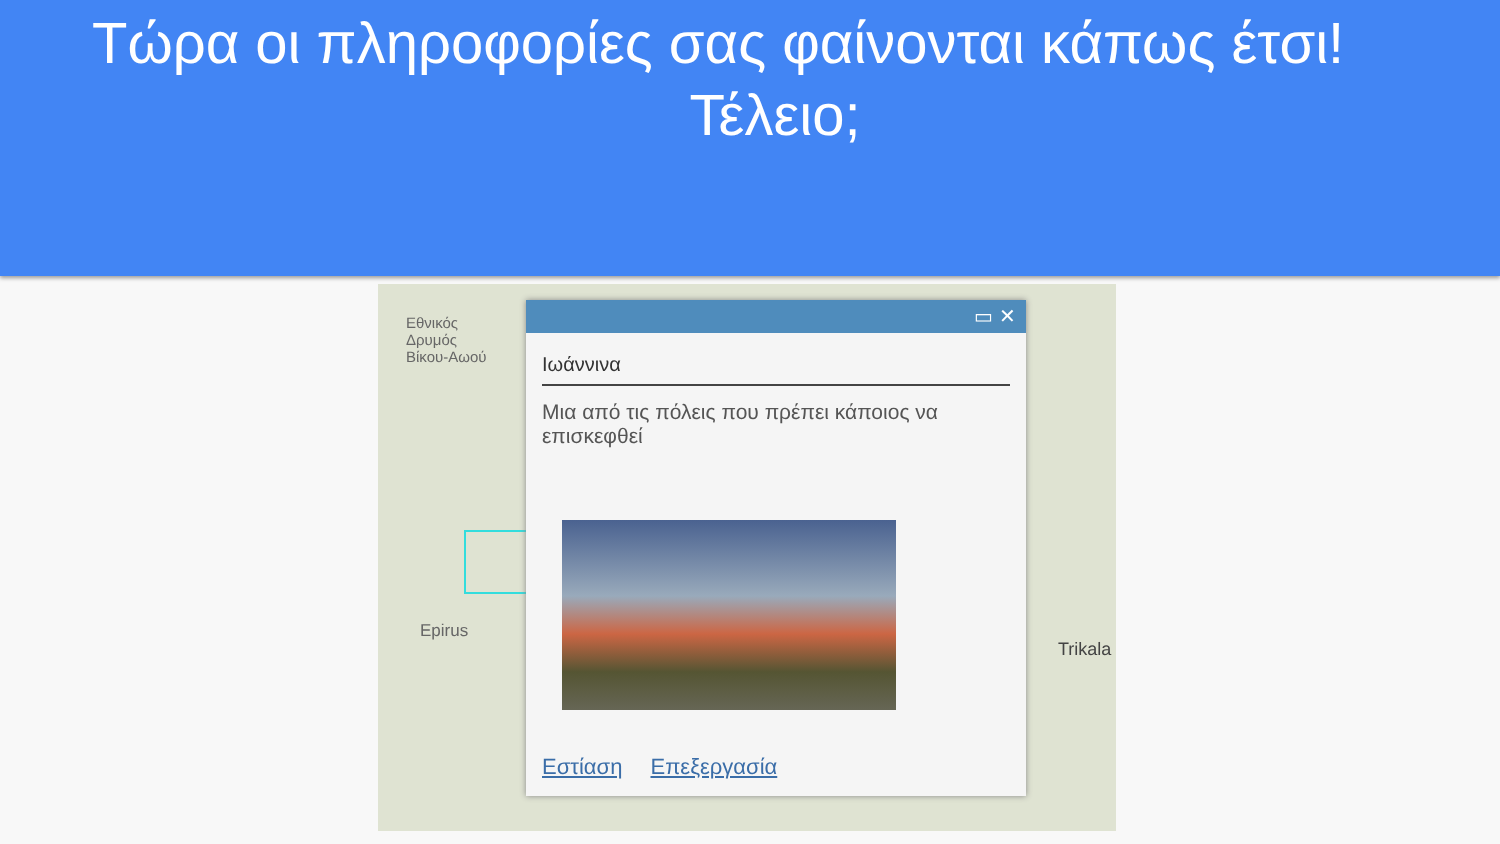Τώρα οι πληροφορίες σας φαίνονται κάπως έτσι!
Τέλειο;
Εθνικός
Δρυμός
Βίκου-Αωού
Epirus
Trikala
▭ ✕
Ιωάννινα
Μια από τις πόλεις που πρέπει κάποιος να επισκεφθεί
Εστίαση Επεξεργασία